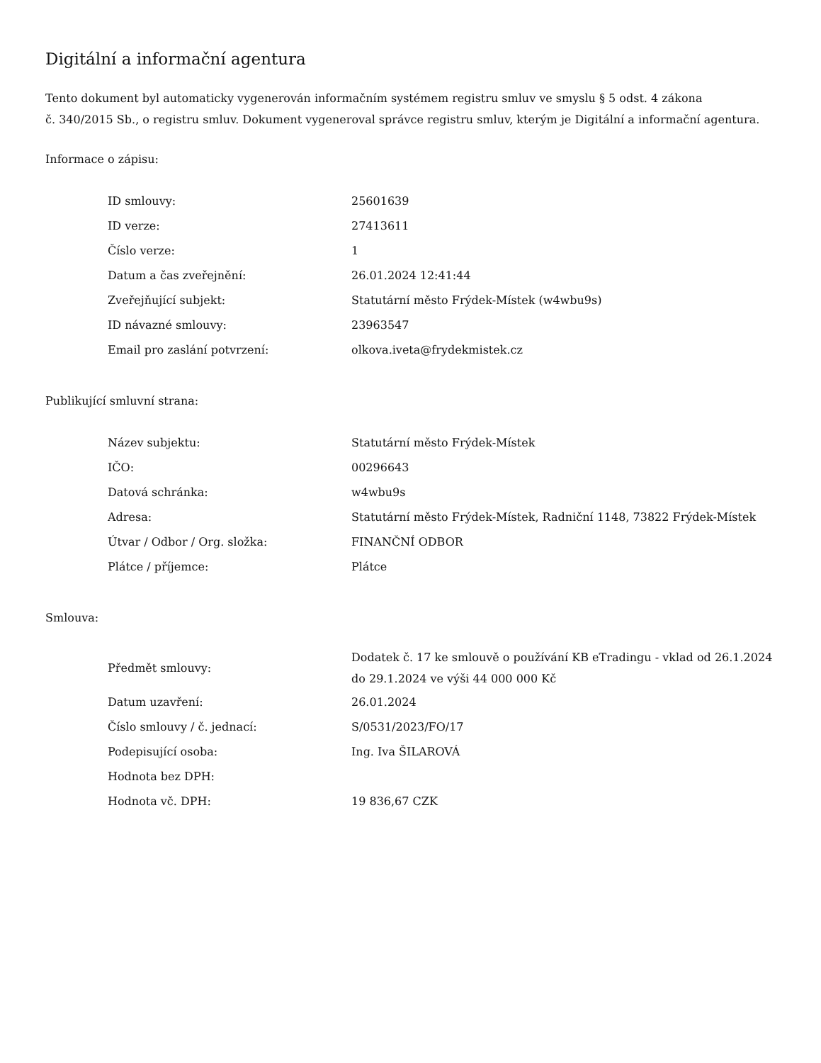Digitální a informační agentura
Tento dokument byl automaticky vygenerován informačním systémem registru smluv ve smyslu § 5 odst. 4 zákona
č. 340/2015 Sb., o registru smluv. Dokument vygeneroval správce registru smluv, kterým je Digitální a informační agentura.
Informace o zápisu:
| ID smlouvy: | 25601639 |
| ID verze: | 27413611 |
| Číslo verze: | 1 |
| Datum a čas zveřejnění: | 26.01.2024 12:41:44 |
| Zveřejňující subjekt: | Statutární město Frýdek-Místek (w4wbu9s) |
| ID návazné smlouvy: | 23963547 |
| Email pro zaslání potvrzení: | olkova.iveta@frydekmistek.cz |
Publikující smluvní strana:
| Název subjektu: | Statutární město Frýdek-Místek |
| IČO: | 00296643 |
| Datová schránka: | w4wbu9s |
| Adresa: | Statutární město Frýdek-Místek, Radniční 1148, 73822 Frýdek-Místek |
| Útvar / Odbor / Org. složka: | FINANČNÍ ODBOR |
| Plátce / příjemce: | Plátce |
Smlouva:
| Předmět smlouvy: | Dodatek č. 17 ke smlouvě o používání KB eTradingu - vklad od 26.1.2024 do 29.1.2024 ve výši 44 000 000 Kč |
| Datum uzavření: | 26.01.2024 |
| Číslo smlouvy / č. jednací: | S/0531/2023/FO/17 |
| Podepisující osoba: | Ing. Iva ŠILAROVÁ |
| Hodnota bez DPH: | |
| Hodnota vč. DPH: | 19 836,67 CZK |